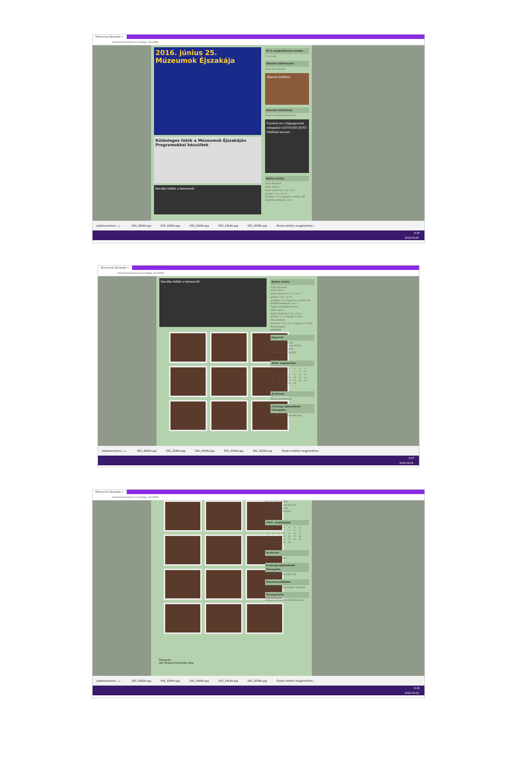Múzeumok Éjszakája ×
www.fintamuzeum.hu/?page_id=2904
2016. június 25. Múzeumok Éjszakája
Különleges fotók a Múzeumok Éjszakáján
Programokkal készültek
Rendbe tették a kemencét
Itt is megtalálhatsz minket
f YouTube
Állandó kiállításaink
Finta Múzeumban
Állandó kiállítás
Időszaki kiállítások
Vadász Pál Kiállítóteremben
Ezüstös art világegyetem válogatás GOTHARD JENŐ Földünk kincsei
Nyitva tartás
Finta Múzeum:
hétfő: Zárva
kedd-csütörtök: 9-12; 14-17
péntek: 9-12; 13-16
szombat: 9-12 (ügyelet a Vadász Pál Kiállítóteremben); 14-17
plakatvaroshonl....j... DSC_4282lo.jpg DSC_4290lo.jpg DSC_4343lo.jpg DSC_4318lo.jpg DSC_4236lo.jpg Összes letöltés megjelenítése...
8:29
2016.09.05.
Múzeumok Éjszakája ×
www.fintamuzeum.hu/?page_id=2904
Rendbe tették a kemencét
Nyitva tartás
Finta Múzeum:
hétfő: Zárva
kedd-csütörtök: 9-12; 14-17
péntek: 9-12; 13-16
szombat: 9-12 (ügyelet a Vadász Pál Kiállítóteremben); 14-17
Vadász Pál Kiállítóterem:
hétfő: zárva
kedd-csütörtök: 9-12; 14-16
péntek: 9-12 (ügyelet a Finta Múzeumban)
szombat: 9-12; 14-17 (ügyelet a Finta Múzeumban)
bővebben
Jegyárak
Felnőtt: 400 HUF/fő
Kedvezményes: 200 HUF/fő
Családi: 800 HUF/fő
Csoportos: 200 HUF/fő
bővebben
2016. szeptember
| H | K | S | C | P | S | V |
| --- | --- | --- | --- | --- | --- | --- |
| | | | 1 | 2 | 3 | 4 |
| 5 | 6 | 7 | 8 | 9 | 10 | 11 |
| 12 | 13 | 14 | 15 | 16 | 17 | 18 |
| 19 | 20 | 21 | 22 | 23 | 24 | 25 |
| 26 | 27 | 28 | 29 | 30 | | |
« aug
Archivum
Hónap kiválasztása
A honlap fejlesztését támogatta
nka Nemzeti Kulturális Alap
plakatvaroshonl....j... DSC_4282lo.jpg DSC_4290lo.jpg DSC_4343lo.jpg DSC_4318lo.jpg DSC_4236lo.jpg Összes letöltés megjelenítése...
8:27
2016.09.05.
Múzeumok Éjszakája ×
www.fintamuzeum.hu/?page_id=2904
Támogató:
nka Nemzeti Kulturális Alap
Felnőtt: 400 HUF/fő
Kedvezményes: 200 HUF/fő
Családi: 800 HUF/fő
Csoportos: 200 HUF/fő
bővebben
2016. szeptember
| H | K | S | C | P | S | V |
| --- | --- | --- | --- | --- | --- | --- |
| | | | 1 | 2 | 3 | 4 |
| 5 | 6 | 7 | 8 | 9 | 10 | 11 |
| 12 | 13 | 14 | 15 | 16 | 17 | 18 |
| 19 | 20 | 21 | 22 | 23 | 24 | 25 |
| 26 | 27 | 28 | 29 | 30 | | |
« aug
Archivum
Hónap kiválasztása
A honlap fejlesztését támogatta
nka Nemzeti Kulturális Alap
Állományvédelem
Múzeumi Állományvédelmi Program
Támogatóink
Emberi Erőforrások Minisztériuma
plakatvaroshonl....j... DSC_4282lo.jpg DSC_4290lo.jpg DSC_4343lo.jpg DSC_4318lo.jpg DSC_4236lo.jpg Összes letöltés megjelenítése...
8:28
2016.09.05.